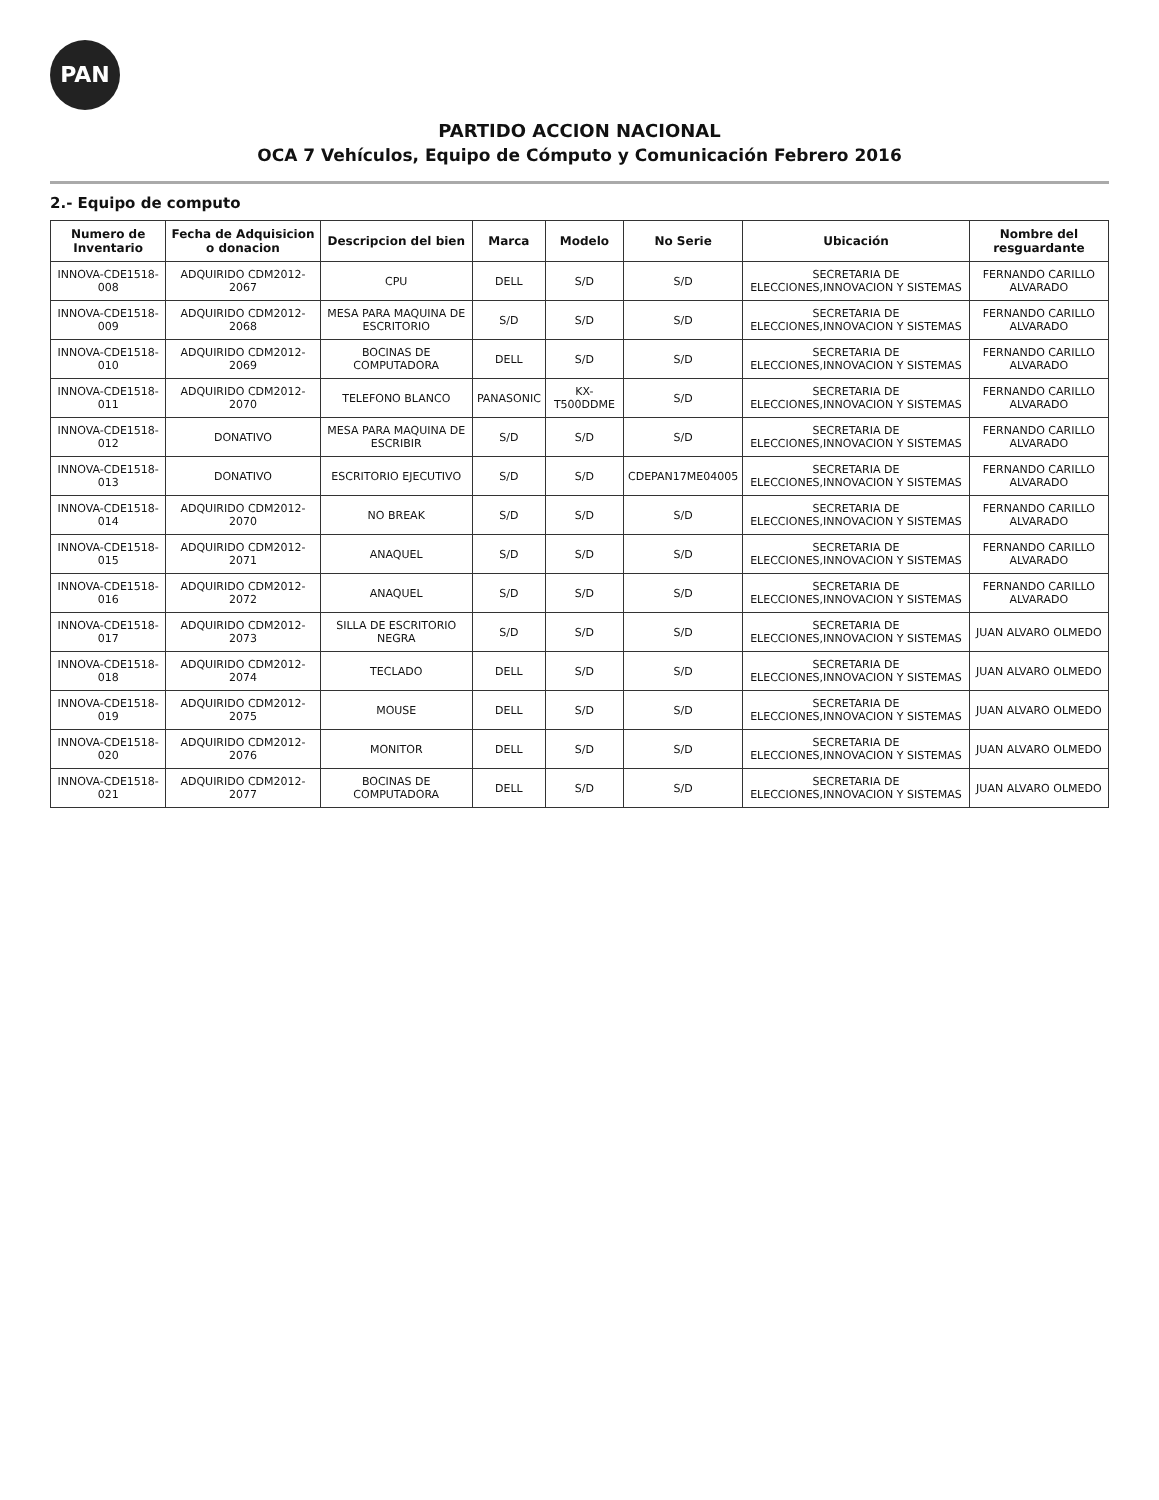PAN
PARTIDO ACCION NACIONAL
OCA 7 Vehículos, Equipo de Cómputo y Comunicación Febrero 2016
2.- Equipo de computo
| Numero de Inventario | Fecha de Adquisicion o donacion | Descripcion del bien | Marca | Modelo | No Serie | Ubicación | Nombre del resguardante |
| --- | --- | --- | --- | --- | --- | --- | --- |
| INNOVA-CDE1518-008 | ADQUIRIDO CDM2012-2067 | CPU | DELL | S/D | S/D | SECRETARIA DE ELECCIONES,INNOVACION Y SISTEMAS | FERNANDO CARILLO ALVARADO |
| INNOVA-CDE1518-009 | ADQUIRIDO CDM2012-2068 | MESA PARA MAQUINA DE ESCRITORIO | S/D | S/D | S/D | SECRETARIA DE ELECCIONES,INNOVACION Y SISTEMAS | FERNANDO CARILLO ALVARADO |
| INNOVA-CDE1518-010 | ADQUIRIDO CDM2012-2069 | BOCINAS DE COMPUTADORA | DELL | S/D | S/D | SECRETARIA DE ELECCIONES,INNOVACION Y SISTEMAS | FERNANDO CARILLO ALVARADO |
| INNOVA-CDE1518-011 | ADQUIRIDO CDM2012-2070 | TELEFONO BLANCO | PANASONIC | KX-T500DDME | S/D | SECRETARIA DE ELECCIONES,INNOVACION Y SISTEMAS | FERNANDO CARILLO ALVARADO |
| INNOVA-CDE1518-012 | DONATIVO | MESA PARA MAQUINA DE ESCRIBIR | S/D | S/D | S/D | SECRETARIA DE ELECCIONES,INNOVACION Y SISTEMAS | FERNANDO CARILLO ALVARADO |
| INNOVA-CDE1518-013 | DONATIVO | ESCRITORIO EJECUTIVO | S/D | S/D | CDEPAN17ME04005 | SECRETARIA DE ELECCIONES,INNOVACION Y SISTEMAS | FERNANDO CARILLO ALVARADO |
| INNOVA-CDE1518-014 | ADQUIRIDO CDM2012-2070 | NO BREAK | S/D | S/D | S/D | SECRETARIA DE ELECCIONES,INNOVACION Y SISTEMAS | FERNANDO CARILLO ALVARADO |
| INNOVA-CDE1518-015 | ADQUIRIDO CDM2012-2071 | ANAQUEL | S/D | S/D | S/D | SECRETARIA DE ELECCIONES,INNOVACION Y SISTEMAS | FERNANDO CARILLO ALVARADO |
| INNOVA-CDE1518-016 | ADQUIRIDO CDM2012-2072 | ANAQUEL | S/D | S/D | S/D | SECRETARIA DE ELECCIONES,INNOVACION Y SISTEMAS | FERNANDO CARILLO ALVARADO |
| INNOVA-CDE1518-017 | ADQUIRIDO CDM2012-2073 | SILLA DE ESCRITORIO NEGRA | S/D | S/D | S/D | SECRETARIA DE ELECCIONES,INNOVACION Y SISTEMAS | JUAN ALVARO OLMEDO |
| INNOVA-CDE1518-018 | ADQUIRIDO CDM2012-2074 | TECLADO | DELL | S/D | S/D | SECRETARIA DE ELECCIONES,INNOVACION Y SISTEMAS | JUAN ALVARO OLMEDO |
| INNOVA-CDE1518-019 | ADQUIRIDO CDM2012-2075 | MOUSE | DELL | S/D | S/D | SECRETARIA DE ELECCIONES,INNOVACION Y SISTEMAS | JUAN ALVARO OLMEDO |
| INNOVA-CDE1518-020 | ADQUIRIDO CDM2012-2076 | MONITOR | DELL | S/D | S/D | SECRETARIA DE ELECCIONES,INNOVACION Y SISTEMAS | JUAN ALVARO OLMEDO |
| INNOVA-CDE1518-021 | ADQUIRIDO CDM2012-2077 | BOCINAS DE COMPUTADORA | DELL | S/D | S/D | SECRETARIA DE ELECCIONES,INNOVACION Y SISTEMAS | JUAN ALVARO OLMEDO |